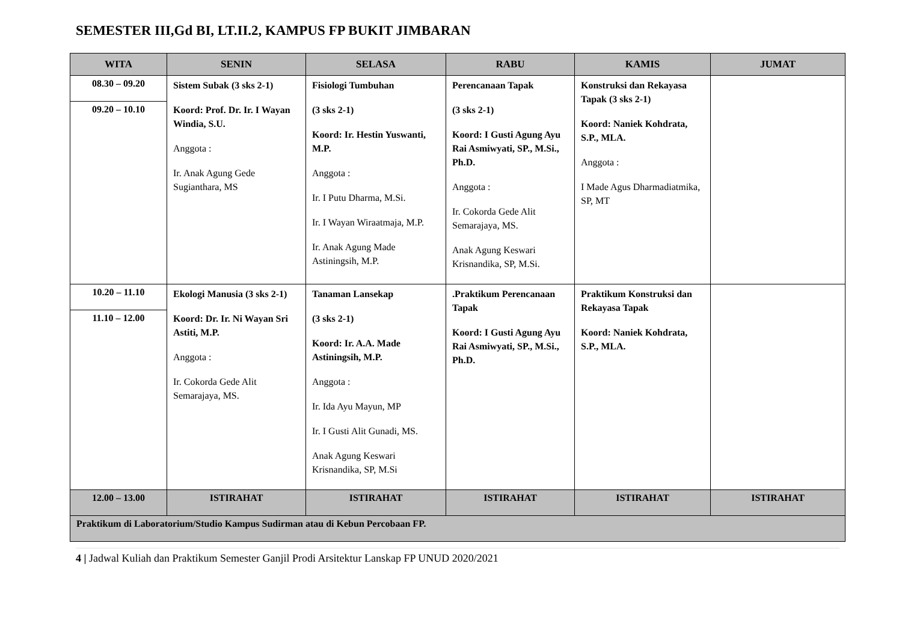SEMESTER III,Gd BI, LT.II.2, KAMPUS FP BUKIT JIMBARAN
| WITA | SENIN | SELASA | RABU | KAMIS | JUMAT |
| --- | --- | --- | --- | --- | --- |
| 08.30 – 09.20 09.20 – 10.10 | Sistem Subak (3 sks 2-1) Koord: Prof. Dr. Ir. I Wayan Windia, S.U. Anggota : Ir. Anak Agung Gede Sugianthara, MS | Fisiologi Tumbuhan (3 sks 2-1) Koord: Ir. Hestin Yuswanti, M.P. Anggota : Ir. I Putu Dharma, M.Si. Ir. I Wayan Wiraatmaja, M.P. Ir. Anak Agung Made Astiningsih, M.P. | Perencanaan Tapak (3 sks 2-1) Koord: I Gusti Agung Ayu Rai Asmiwyati, SP., M.Si., Ph.D. Anggota : Ir. Cokorda Gede Alit Semarajaya, MS. Anak Agung Keswari Krisnandika, SP, M.Si. | Konstruksi dan Rekayasa Tapak (3 sks 2-1) Koord: Naniek Kohdrata, S.P., MLA. Anggota : I Made Agus Dharmadiatmika, SP, MT | |
| 10.20 – 11.10 11.10 – 12.00 | Ekologi Manusia (3 sks 2-1) Koord: Dr. Ir. Ni Wayan Sri Astiti, M.P. Anggota : Ir. Cokorda Gede Alit Semarajaya, MS. | Tanaman Lansekap (3 sks 2-1) Koord: Ir. A.A. Made Astiningsih, M.P. Anggota : Ir. Ida Ayu Mayun, MP Ir. I Gusti Alit Gunadi, MS. Anak Agung Keswari Krisnandika, SP, M.Si | .Praktikum Perencanaan Tapak Koord: I Gusti Agung Ayu Rai Asmiwyati, SP., M.Si., Ph.D. | Praktikum Konstruksi dan Rekayasa Tapak Koord: Naniek Kohdrata, S.P., MLA. | |
| 12.00 – 13.00 | ISTIRAHAT | ISTIRAHAT | ISTIRAHAT | ISTIRAHAT | ISTIRAHAT |
| Praktikum di Laboratorium/Studio Kampus Sudirman atau di Kebun Percobaan FP. | | | | | |
4 | Jadwal Kuliah dan Praktikum Semester Ganjil Prodi Arsitektur Lanskap FP UNUD 2020/2021